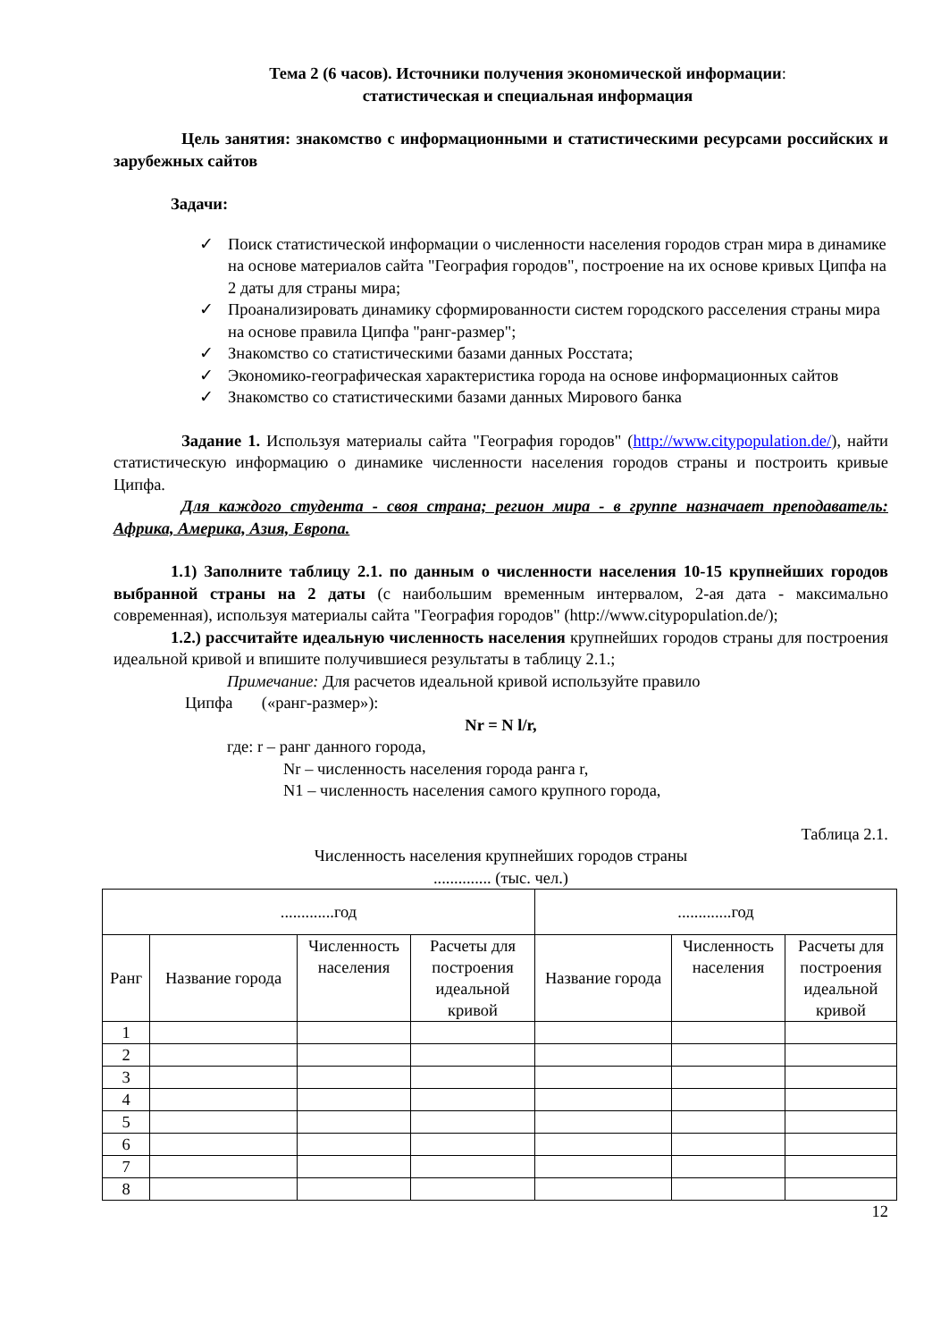Тема 2 (6 часов). Источники получения экономической информации:
статистическая и специальная информация
Цель занятия: знакомство с информационными и статистическими ресурсами российских и зарубежных сайтов
Задачи:
✓ Поиск статистической информации о численности населения городов стран мира в динамике на основе материалов сайта "География городов", построение на их основе кривых Ципфа на 2 даты для страны мира;
✓ Проанализировать динамику сформированности систем городского расселения страны мира на основе правила Ципфа "ранг-размер";
✓ Знакомство со статистическими базами данных Росстата;
✓ Экономико-географическая характеристика города на основе информационных сайтов
✓ Знакомство со статистическими базами данных Мирового банка
Задание 1. Используя материалы сайта "География городов" (http://www.citypopulation.de/), найти статистическую информацию о динамике численности населения городов страны и построить кривые Ципфа.
Для каждого студента - своя страна; регион мира - в группе назначает преподаватель: Африка, Америка, Азия, Европа.
1.1) Заполните таблицу 2.1. по данным о численности населения 10-15 крупнейших городов выбранной страны на 2 даты (с наибольшим временным интервалом, 2-ая дата - максимально современная), используя материалы сайта "География городов" (http://www.citypopulation.de/);
1.2.) рассчитайте идеальную численность населения крупнейших городов страны для построения идеальной кривой и впишите получившиеся результаты в таблицу 2.1.;
Примечание: Для расчетов идеальной кривой используйте правило
Ципфа («ранг-размер»):
Nr = N l/r,
где: r – ранг данного города,
Nr – численность населения города ранга r,
N1 – численность населения самого крупного города,
Таблица 2.1.
Численность населения крупнейших городов страны
.............. (тыс. чел.)
| .............год | | | | .............год | | |
| --- | --- | --- | --- | --- | --- | --- |
| Ранг | Название города | Численность населения | Расчеты для построения идеальной кривой | Название города | Численность населения | Расчеты для построения идеальной кривой |
| 1 | | | | | | |
| 2 | | | | | | |
| 3 | | | | | | |
| 4 | | | | | | |
| 5 | | | | | | |
| 6 | | | | | | |
| 7 | | | | | | |
| 8 | | | | | | |
12